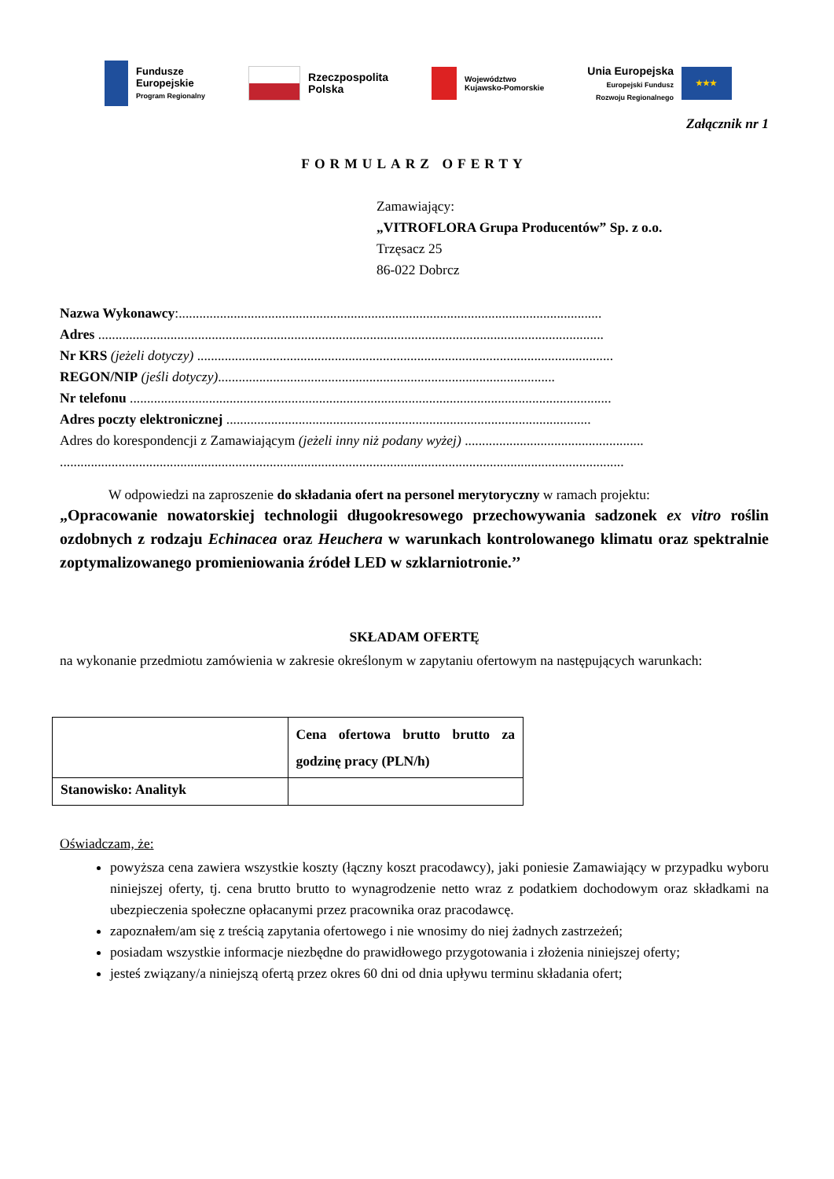Fundusze
Europejskie
Program Regionalny
Rzeczpospolita
Polska
Województwo
Kujawsko-Pomorskie
Unia Europejska
Europejski Fundusz
Rozwoju Regionalnego
★★★
Załącznik nr 1
FORMULARZ OFERTY
Zamawiający:
„VITROFLORA Grupa Producentów” Sp. z o.o.
Trzęsacz 25
86-022 Dobrcz
Nazwa Wykonawcy:...........................................................................................................................
Adres ...................................................................................................................................................
Nr KRS (jeżeli dotyczy) .........................................................................................................................
REGON/NIP (jeśli dotyczy)..................................................................................................
Nr telefonu ............................................................................................................................................
Adres poczty elektronicznej ..........................................................................................................
Adres do korespondencji z Zamawiającym (jeżeli inny niż podany wyżej) ....................................................
....................................................................................................................................................................
W odpowiedzi na zaproszenie do składania ofert na personel merytoryczny w ramach projektu:
„Opracowanie nowatorskiej technologii długookresowego przechowywania sadzonek ex vitro roślin ozdobnych z rodzaju Echinacea oraz Heuchera w warunkach kontrolowanego klimatu oraz spektralnie zoptymalizowanego promieniowania źródeł LED w szklarniotronie.’’
SKŁADAM OFERTĘ
na wykonanie przedmiotu zamówienia w zakresie określonym w zapytaniu ofertowym na następujących warunkach:
| | Cena ofertowa brutto brutto za godzinę pracy (PLN/h) |
| Stanowisko: Analityk | |
Oświadczam, że:
powyższa cena zawiera wszystkie koszty (łączny koszt pracodawcy), jaki poniesie Zamawiający w przypadku wyboru niniejszej oferty, tj. cena brutto brutto to wynagrodzenie netto wraz z podatkiem dochodowym oraz składkami na ubezpieczenia społeczne opłacanymi przez pracownika oraz pracodawcę.
zapoznałem/am się z treścią zapytania ofertowego i nie wnosimy do niej żadnych zastrzeżeń;
posiadam wszystkie informacje niezbędne do prawidłowego przygotowania i złożenia niniejszej oferty;
jesteś związany/a niniejszą ofertą przez okres 60 dni od dnia upływu terminu składania ofert;